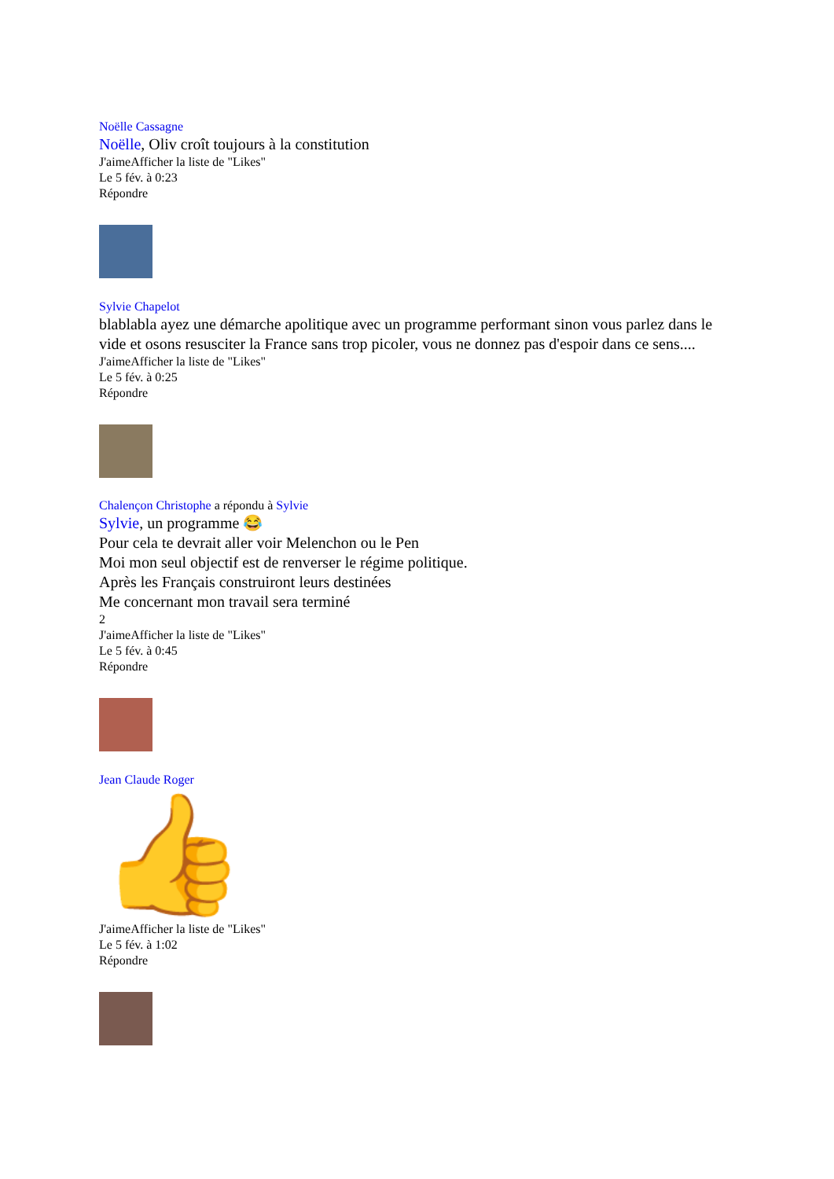Noëlle Cassagne
Noëlle, Oliv croît toujours à la constitution
J'aimeAfficher la liste de "Likes"
Le 5 fév. à 0:23
Répondre
Sylvie Chapelot
blablabla ayez une démarche apolitique avec un programme performant sinon vous parlez dans le vide et osons resusciter la France sans trop picoler, vous ne donnez pas d'espoir dans ce sens....
J'aimeAfficher la liste de "Likes"
Le 5 fév. à 0:25
Répondre
Chalençon Christophe a répondu à Sylvie
Sylvie, un programme 😂
Pour cela te devrait aller voir Melenchon ou le Pen
Moi mon seul objectif est de renverser le régime politique.
Après les Français construiront leurs destinées
Me concernant mon travail sera terminé
2
J'aimeAfficher la liste de "Likes"
Le 5 fév. à 0:45
Répondre
Jean Claude Roger
👍
J'aimeAfficher la liste de "Likes"
Le 5 fév. à 1:02
Répondre